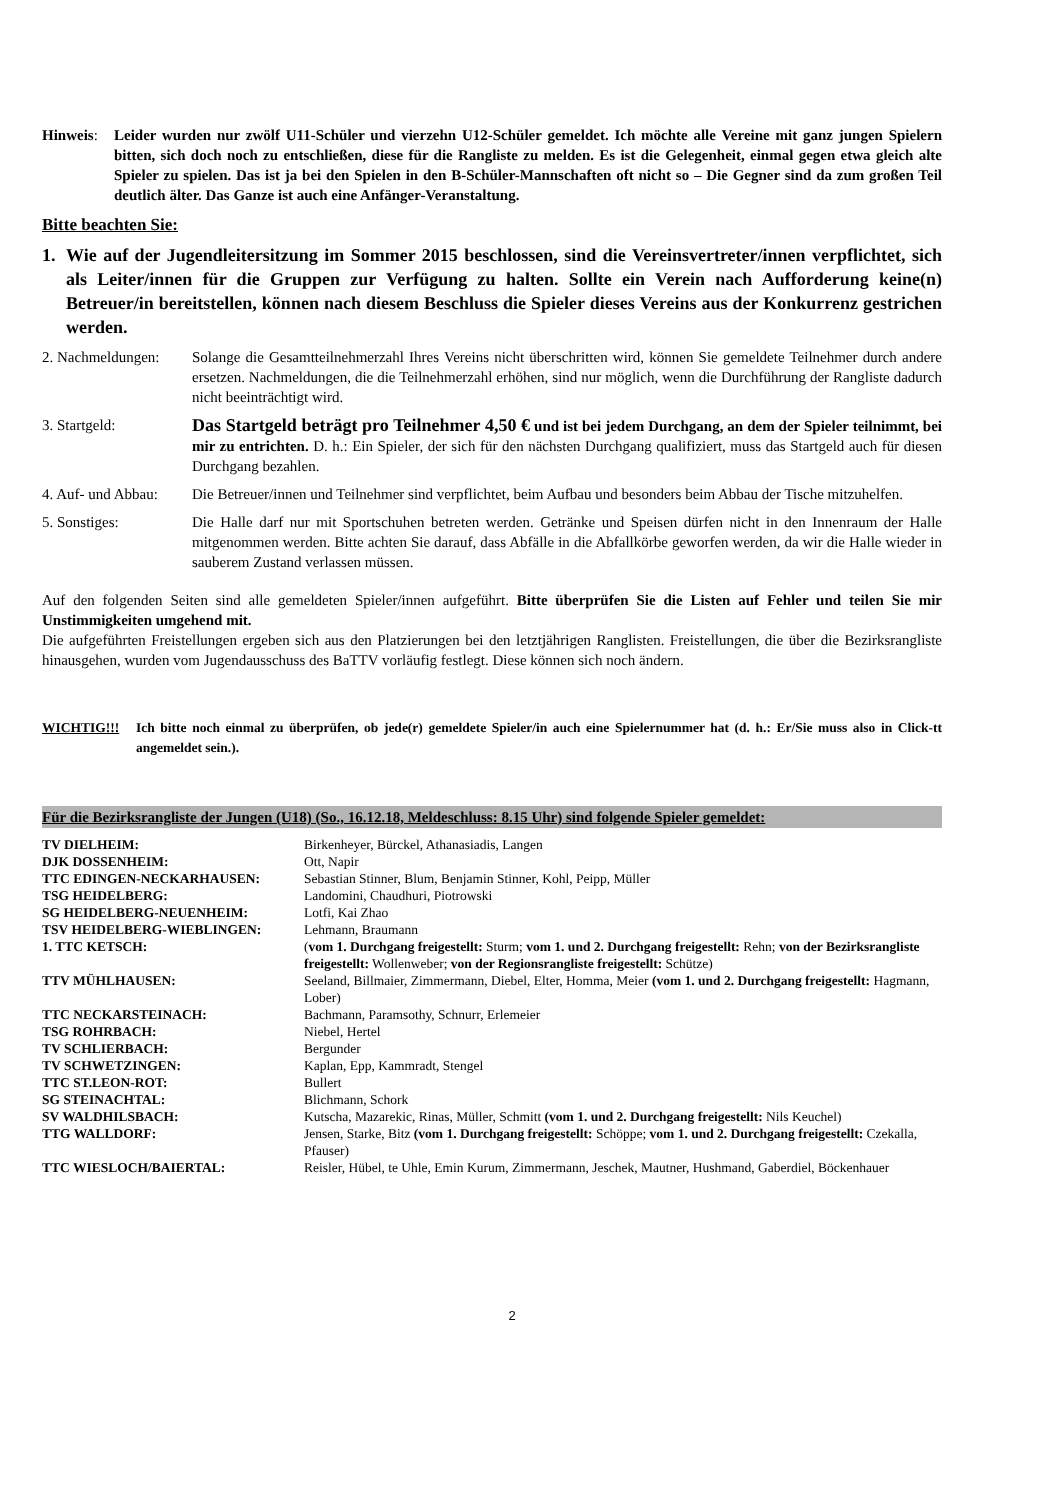Hinweis: Leider wurden nur zwölf U11-Schüler und vierzehn U12-Schüler gemeldet. Ich möchte alle Vereine mit ganz jungen Spielern bitten, sich doch noch zu entschließen, diese für die Rangliste zu melden. Es ist die Gelegenheit, einmal gegen etwa gleich alte Spieler zu spielen. Das ist ja bei den Spielen in den B-Schüler-Mannschaften oft nicht so – Die Gegner sind da zum großen Teil deutlich älter. Das Ganze ist auch eine Anfänger-Veranstaltung.
Bitte beachten Sie:
1. Wie auf der Jugendleitersitzung im Sommer 2015 beschlossen, sind die Vereinsvertreter/innen verpflichtet, sich als Leiter/innen für die Gruppen zur Verfügung zu halten. Sollte ein Verein nach Aufforderung keine(n) Betreuer/in bereitstellen, können nach diesem Beschluss die Spieler dieses Vereins aus der Konkurrenz gestrichen werden.
2. Nachmeldungen: Solange die Gesamtteilnehmerzahl Ihres Vereins nicht überschritten wird, können Sie gemeldete Teilnehmer durch andere ersetzen. Nachmeldungen, die die Teilnehmerzahl erhöhen, sind nur möglich, wenn die Durchführung der Rangliste dadurch nicht beeinträchtigt wird.
3. Startgeld:
Das Startgeld beträgt pro Teilnehmer 4,50 € und ist bei jedem Durchgang, an dem der Spieler teilnimmt, bei mir zu entrichten. D. h.: Ein Spieler, der sich für den nächsten Durchgang qualifiziert, muss das Startgeld auch für diesen Durchgang bezahlen.
4. Auf- und Abbau: Die Betreuer/innen und Teilnehmer sind verpflichtet, beim Aufbau und besonders beim Abbau der Tische mitzuhelfen.
5. Sonstiges: Die Halle darf nur mit Sportschuhen betreten werden. Getränke und Speisen dürfen nicht in den Innenraum der Halle mitgenommen werden. Bitte achten Sie darauf, dass Abfälle in die Abfallkörbe geworfen werden, da wir die Halle wieder in sauberem Zustand verlassen müssen.
Auf den folgenden Seiten sind alle gemeldeten Spieler/innen aufgeführt. Bitte überprüfen Sie die Listen auf Fehler und teilen Sie mir Unstimmigkeiten umgehend mit.
Die aufgeführten Freistellungen ergeben sich aus den Platzierungen bei den letztjährigen Ranglisten. Freistellungen, die über die Bezirksrangliste hinausgehen, wurden vom Jugendausschuss des BaTTV vorläufig festlegt. Diese können sich noch ändern.
WICHTIG!!! Ich bitte noch einmal zu überprüfen, ob jede(r) gemeldete Spieler/in auch eine Spielernummer hat (d. h.: Er/Sie muss also in Click-tt angemeldet sein.).
Für die Bezirksrangliste der Jungen (U18) (So., 16.12.18, Meldeschluss: 8.15 Uhr) sind folgende Spieler gemeldet:
| TV DIELHEIM: | Birkenheyer, Bürckel, Athanasiadis, Langen |
| DJK DOSSENHEIM: | Ott, Napir |
| TTC EDINGEN-NECKARHAUSEN: | Sebastian Stinner, Blum, Benjamin Stinner, Kohl, Peipp, Müller |
| TSG HEIDELBERG: | Landomini, Chaudhuri, Piotrowski |
| SG HEIDELBERG-NEUENHEIM: | Lotfi, Kai Zhao |
| TSV HEIDELBERG-WIEBLINGEN: | Lehmann, Braumann |
| 1. TTC KETSCH: | ( vom 1. Durchgang freigestellt: Sturm; vom 1. und 2. Durchgang freigestellt: Rehn; von der Bezirksrangliste freigestellt: Wollenweber; von der Regionsrangliste freigestellt: Schütze) |
| TTV MÜHLHAUSEN: | Seeland, Billmaier, Zimmermann, Diebel, Elter, Homma, Meier (vom 1. und 2. Durchgang freigestellt: Hagmann, Lober) |
| TTC NECKARSTEINACH: | Bachmann, Paramsothy, Schnurr, Erlemeier |
| TSG ROHRBACH: | Niebel, Hertel |
| TV SCHLIERBACH: | Bergunder |
| TV SCHWETZINGEN: | Kaplan, Epp, Kammradt, Stengel |
| TTC ST.LEON-ROT: | Bullert |
| SG STEINACHTAL: | Blichmann, Schork |
| SV WALDHILSBACH: | Kutscha, Mazarekic, Rinas, Müller, Schmitt (vom 1. und 2. Durchgang freigestellt: Nils Keuchel) |
| TTG WALLDORF: | Jensen, Starke, Bitz (vom 1. Durchgang freigestellt: Schöppe; vom 1. und 2. Durchgang freigestellt: Czekalla, Pfauser) |
| TTC WIESLOCH/BAIERTAL: | Reisler, Hübel, te Uhle, Emin Kurum, Zimmermann, Jeschek, Mautner, Hushmand, Gaberdiel, Böckenhauer |
2